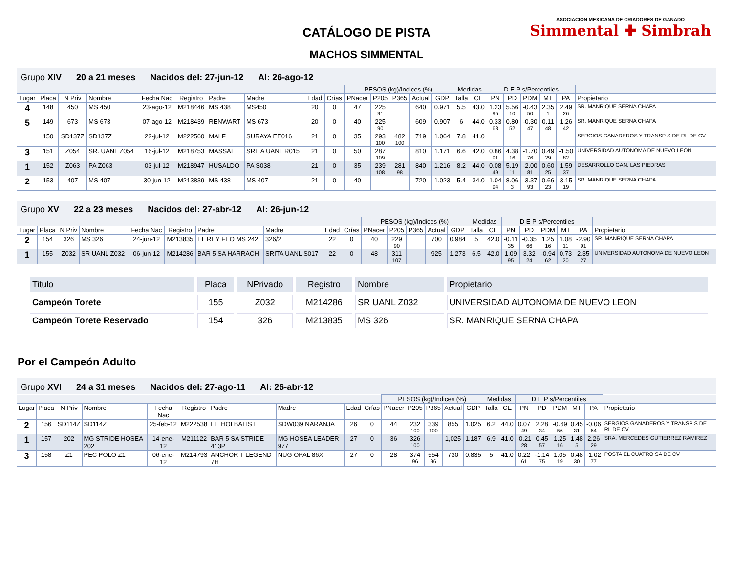CATÁLOGO DE PISTA
MACHOS SIMMENTAL
ASOCIACION MEXICANA DE CRIADORES DE GANADO
Simmental ✚ Simbrah
Grupo XIV 20 a 21 meses Nacidos del: 27-jun-12 Al: 26-ago-12
| | | | | | | | | | | PESOS (kg)/Indices (%) | | | | | Medidas | | D E P s/Percentiles | | | | | |
| Lugar | Placa | N Priv | Nombre | Fecha Nac | Registro | Padre | Madre | Edad | Crías | PNacer | P205 | P365 | Actual | GDP | Talla | CE | PN | PD | PDM | MT | PA | Propietario |
| 4 | 148 | 450 | MS 450 | 23-ago-12 | M218446 | MS 438 | MS450 | 20 | 0 | 47 | 225 91 | | 640 | 0.971 | 5.5 | 43.0 | 1.23 95 | 5.56 10 | -0.43 50 | 2.35 1 | 2.49 26 | SR. MANRIQUE SERNA CHAPA |
| 5 | 149 | 673 | MS 673 | 07-ago-12 | M218439 | RENWART | MS 673 | 20 | 0 | 40 | 225 90 | | 609 | 0.907 | 6 | 44.0 | 0.33 68 | 0.80 52 | -0.30 47 | 0.11 48 | 1.26 42 | SR. MANRIQUE SERNA CHAPA |
| | 150 | SD137Z | SD137Z | 22-jul-12 | M222560 | MALF | SURAYA EE016 | 21 | 0 | 35 | 293 100 | 482 100 | 719 | 1.064 | 7.8 | 41.0 | | | | | | SERGIOS GANADEROS Y TRANSP S DE RL DE CV |
| 3 | 151 | Z054 | SR. UANL Z054 | 16-jul-12 | M218753 | MASSAI | SRITA UANL R015 | 21 | 0 | 50 | 287 109 | | 810 | 1.171 | 6.6 | 42.0 | 0.86 91 | 4.38 16 | -1.70 76 | 0.49 29 | -1.50 82 | UNIVERSIDAD AUTONOMA DE NUEVO LEON |
| 1 | 152 | Z063 | PA Z063 | 03-jul-12 | M218947 | HUSALDO | PA S038 | 21 | 0 | 35 | 239 108 | 281 98 | 840 | 1.216 | 8.2 | 44.0 | 0.08 49 | 5.19 11 | -2.00 81 | 0.60 25 | 1.59 37 | DESARROLLO GAN. LAS PIEDRAS |
| 2 | 153 | 407 | MS 407 | 30-jun-12 | M213839 | MS 438 | MS 407 | 21 | 0 | 40 | | | 720 | 1.023 | 5.4 | 34.0 | 1.04 94 | 8.06 3 | -3.37 93 | 0.66 23 | 3.15 19 | SR. MANRIQUE SERNA CHAPA |
Grupo XV 22 a 23 meses Nacidos del: 27-abr-12 Al: 26-jun-12
| | | | | | | | | | | PESOS (kg)/Indices (%) | | | | | Medidas | | D E P s/Percentiles | | | | | |
| Lugar | Placa | N Priv | Nombre | Fecha Nac | Registro | Padre | Madre | Edad | Crías | PNacer | P205 | P365 | Actual | GDP | Talla | CE | PN | PD | PDM | MT | PA | Propietario |
| 2 | 154 | 326 | MS 326 | 24-jun-12 | M213835 | EL REY FEO MS 242 | 326/2 | 22 | 0 | 40 | 229 90 | | 700 | 0.984 | 5 | 42.0 | -0.11 35 | -0.35 66 | 1.25 16 | 1.08 11 | -2.90 91 | SR. MANRIQUE SERNA CHAPA |
| 1 | 155 | Z032 | SR UANL Z032 | 06-jun-12 | M214286 | BAR 5 SA HARRACH | SRITA UANL S017 | 22 | 0 | 48 | 311 107 | | 925 | 1.273 | 6.5 | 42.0 | 1.09 95 | 3.32 24 | -0.94 62 | 0.73 20 | 2.35 27 | UNIVERSIDAD AUTONOMA DE NUEVO LEON |
| Titulo | Placa | NPrivado | Registro | Nombre | Propietario |
| Campeón Torete | 155 | Z032 | M214286 | SR UANL Z032 | UNIVERSIDAD AUTONOMA DE NUEVO LEON |
| Campeón Torete Reservado | 154 | 326 | M213835 | MS 326 | SR. MANRIQUE SERNA CHAPA |
Por el Campeón Adulto
Grupo XVI 24 a 31 meses Nacidos del: 27-ago-11 Al: 26-abr-12
| | | | | | | | | | | PESOS (kg)/Indices (%) | | | | | Medidas | | D E P s/Percentiles | | | | | |
| Lugar | Placa | N Priv | Nombre | Fecha Nac | Registro | Padre | Madre | Edad | Crías | PNacer | P205 | P365 | Actual | GDP | Talla | CE | PN | PD | PDM | MT | PA | Propietario |
| 2 | 156 | SD114Z | SD114Z | 25-feb-12 | M222538 | EE HOLBALIST | SDW039 NARANJA | 26 | 0 | 44 | 232 100 | 339 100 | 855 | 1.025 | 6.2 | 44.0 | 0.07 49 | 2.28 34 | -0.69 56 | 0.45 31 | -0.06 64 | SERGIOS GANADEROS Y TRANSP S DE RL DE CV |
| 1 | 157 | 202 | MG STRIDE HOSEA 202 | 14-ene-12 | M211122 | BAR 5 SA STRIDE 413P | MG HOSEA LEADER 977 | 27 | 0 | 36 | 326 100 | | 1,025 | 1.187 | 6.9 | 41.0 | -0.21 28 | 0.45 57 | 1.25 16 | 1.48 5 | 2.26 29 | SRA. MERCEDES GUTIERREZ RAMIREZ |
| 3 | 158 | Z1 | PEC POLO Z1 | 06-ene-12 | M214793 | ANCHOR T LEGEND 7H | NUG OPAL 86X | 27 | 0 | 28 | 374 96 | 554 96 | 730 | 0.835 | 5 | 41.0 | 0.22 61 | -1.14 75 | 1.05 19 | 0.48 30 | -1.02 77 | POSTA EL CUATRO SA DE CV |